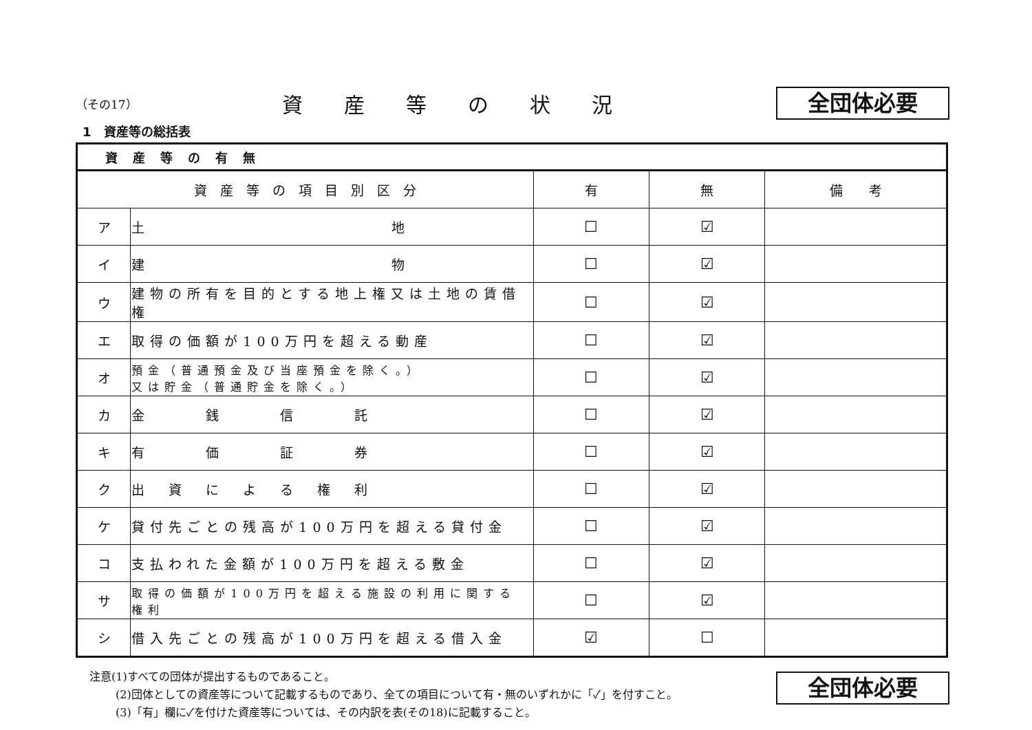（その17）
資産等の状況
全団体必要
1　資産等の総括表
| 資産等の有無 | | | | |
| 資 産 等 の 項 目 別 区 分 | | 有 | 無 | 備 考 |
| ア | 土 地 | ☐ | ☑ | |
| イ | 建 物 | ☐ | ☑ | |
| ウ | 建物の所有を目的とする地上権又は土地の賃借権 | ☐ | ☑ | |
| エ | 取得の価額が100万円を超える動産 | ☐ | ☑ | |
| オ | 預金（普通預金及び当座預金を除く。） 又は貯金（普通貯金を除く。） | ☐ | ☑ | |
| カ | 金 銭 信 託 | ☐ | ☑ | |
| キ | 有 価 証 券 | ☐ | ☑ | |
| ク | 出 資 に よ る 権 利 | ☐ | ☑ | |
| ケ | 貸付先ごとの残高が100万円を超える貸付金 | ☐ | ☑ | |
| コ | 支払われた金額が100万円を超える敷金 | ☐ | ☑ | |
| サ | 取得の価額が100万円を超える施設の利用に関する権利 | ☐ | ☑ | |
| シ | 借入先ごとの残高が100万円を超える借入金 | ☑ | ☐ | |
注意(1)すべての団体が提出するものであること。
(2)団体としての資産等について記載するものであり、全ての項目について有・無のいずれかに「✓」を付すこと。
(3)「有」欄に✓を付けた資産等については、その内訳を表(その18)に記載すること。
全団体必要